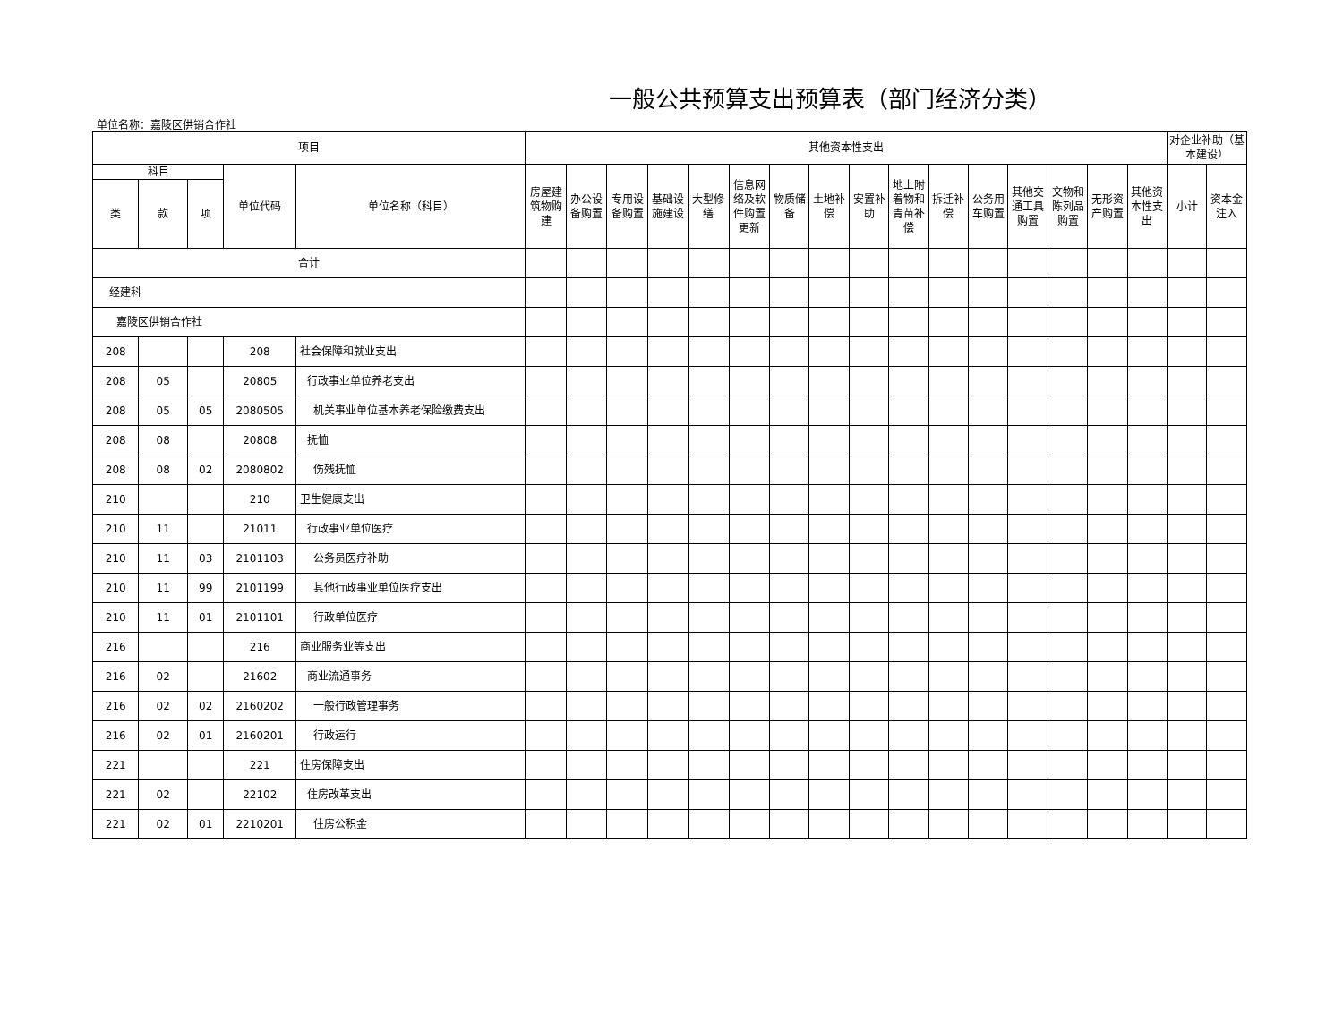一般公共预算支出预算表（部门经济分类）
单位名称：嘉陵区供销合作社
| 项目 | | | | | 其他资本性支出 | | | | | | | | | | | | | | | | 对企业补助（基本建设） | |
| --- | --- | --- | --- | --- | --- | --- | --- | --- | --- | --- | --- | --- | --- | --- | --- | --- | --- | --- | --- | --- | --- | --- |
| 科目 | | | 单位代码 | 单位名称（科目） | 房屋建筑物购建 | 办公设备购置 | 专用设备购置 | 基础设施建设 | 大型修缮 | 信息网络及软件购置更新 | 物质储备 | 土地补偿 | 安置补助 | 地上附着物和青苗补偿 | 拆迁补偿 | 公务用车购置 | 其他交通工具购置 | 文物和陈列品购置 | 无形资产购置 | 其他资本性支出 | 小计 | 资本金注入 |
| 类 | 款 | 项 | | | | | | | | | | | | | | | | | | | | |
| 合计 | | | | | | | | | | | | | | | | | | | | | | |
| 经建科 | | | | | | | | | | | | | | | | | | | | | | |
| 嘉陵区供销合作社 | | | | | | | | | | | | | | | | | | | | | | |
| 208 | | | 208 | 社会保障和就业支出 | | | | | | | | | | | | | | | | | | |
| 208 | 05 | | 20805 | 行政事业单位养老支出 | | | | | | | | | | | | | | | | | | |
| 208 | 05 | 05 | 2080505 | 机关事业单位基本养老保险缴费支出 | | | | | | | | | | | | | | | | | | |
| 208 | 08 | | 20808 | 抚恤 | | | | | | | | | | | | | | | | | | |
| 208 | 08 | 02 | 2080802 | 伤残抚恤 | | | | | | | | | | | | | | | | | | |
| 210 | | | 210 | 卫生健康支出 | | | | | | | | | | | | | | | | | | |
| 210 | 11 | | 21011 | 行政事业单位医疗 | | | | | | | | | | | | | | | | | | |
| 210 | 11 | 03 | 2101103 | 公务员医疗补助 | | | | | | | | | | | | | | | | | | |
| 210 | 11 | 99 | 2101199 | 其他行政事业单位医疗支出 | | | | | | | | | | | | | | | | | | |
| 210 | 11 | 01 | 2101101 | 行政单位医疗 | | | | | | | | | | | | | | | | | | |
| 216 | | | 216 | 商业服务业等支出 | | | | | | | | | | | | | | | | | | |
| 216 | 02 | | 21602 | 商业流通事务 | | | | | | | | | | | | | | | | | | |
| 216 | 02 | 02 | 2160202 | 一般行政管理事务 | | | | | | | | | | | | | | | | | | |
| 216 | 02 | 01 | 2160201 | 行政运行 | | | | | | | | | | | | | | | | | | |
| 221 | | | 221 | 住房保障支出 | | | | | | | | | | | | | | | | | | |
| 221 | 02 | | 22102 | 住房改革支出 | | | | | | | | | | | | | | | | | | |
| 221 | 02 | 01 | 2210201 | 住房公积金 | | | | | | | | | | | | | | | | | | |